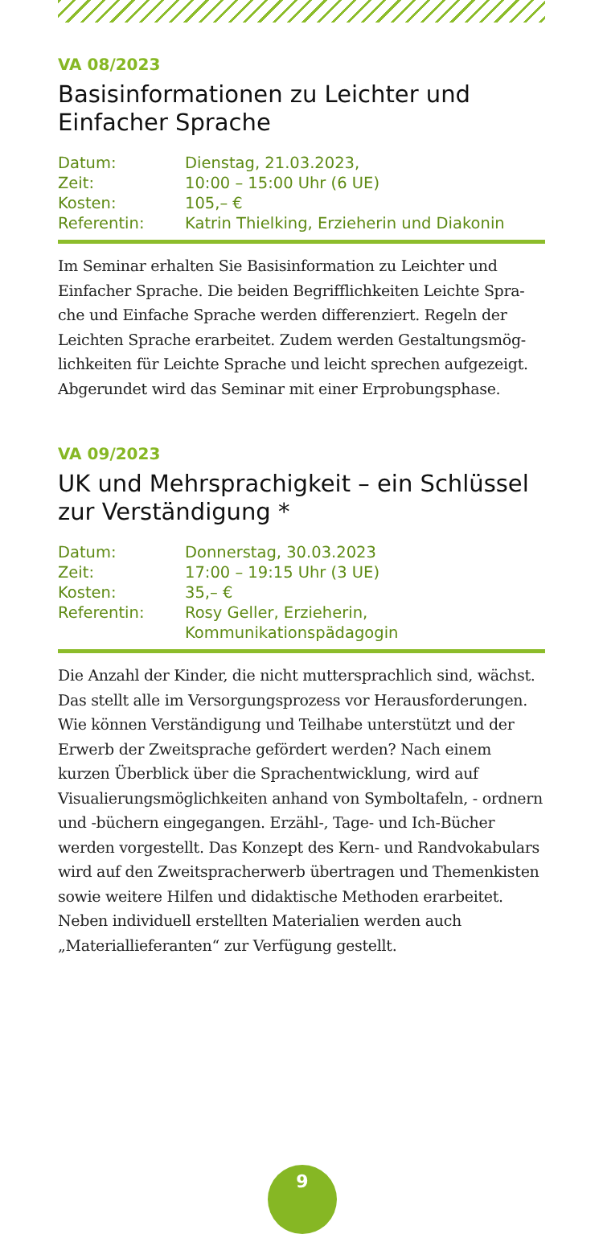VA 08/2023
Basisinformationen zu Leichter und Einfacher Sprache
| Datum: | Dienstag, 21.03.2023, |
| Zeit: | 10:00 – 15:00 Uhr (6 UE) |
| Kosten: | 105,– € |
| Referentin: | Katrin Thielking, Erzieherin und Diakonin |
Im Seminar erhalten Sie Basisinformation zu Leichter und Einfacher Sprache. Die beiden Begrifflichkeiten Leichte Spra­che und Einfache Sprache werden differenziert. Regeln der Leichten Sprache erarbeitet. Zudem werden Gestaltungsmög­lichkeiten für Leichte Sprache und leicht sprechen aufgezeigt. Abgerundet wird das Seminar mit einer Erprobungsphase.
VA 09/2023
UK und Mehrsprachigkeit – ein Schlüssel zur Verständigung *
| Datum: | Donnerstag, 30.03.2023 |
| Zeit: | 17:00 – 19:15 Uhr (3 UE) |
| Kosten: | 35,– € |
| Referentin: | Rosy Geller, Erzieherin, Kommunikationspädagogin |
Die Anzahl der Kinder, die nicht muttersprachlich sind, wächst. Das stellt alle im Versorgungsprozess vor Heraus­forderungen. Wie können Verständigung und Teilhabe unterstützt und der Erwerb der Zweitsprache gefördert werden? Nach einem kurzen Überblick über die Sprachent­wicklung, wird auf Visualierungsmöglichkeiten anhand von Symboltafeln, - ordnern und -büchern eingegangen. Erzähl-, Tage- und Ich-Bücher werden vorgestellt. Das Konzept des Kern- und Randvokabulars wird auf den Zweitspracherwerb übertragen und Themenkisten sowie weitere Hilfen und didaktische Methoden erarbeitet. Neben individuell erstellten Materialien werden auch „Materiallieferanten“ zur Verfügung gestellt.
9